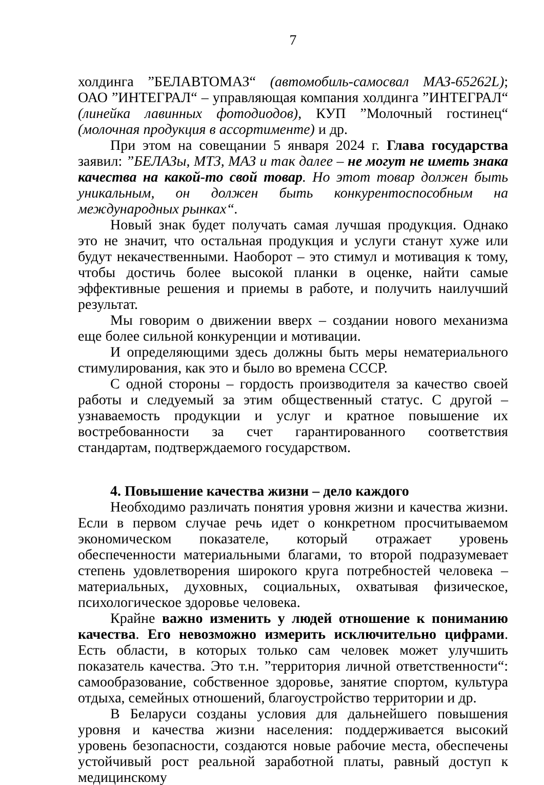7
холдинга ”БЕЛАВТОМАЗ“ (автомобиль-самосвал МАЗ-65262L); ОАО ”ИНТЕГРАЛ“ – управляющая компания холдинга ”ИНТЕГРАЛ“ (линейка лавинных фотодиодов), КУП ”Молочный гостинец“ (молочная продукция в ассортименте) и др.
При этом на совещании 5 января 2024 г. Глава государства заявил: ”БЕЛАЗы, МТЗ, МАЗ и так далее – не могут не иметь знака качества на какой-то свой товар. Но этот товар должен быть уникальным, он должен быть конкурентоспособным на международных рынках“.
Новый знак будет получать самая лучшая продукция. Однако это не значит, что остальная продукция и услуги станут хуже или будут некачественными. Наоборот – это стимул и мотивация к тому, чтобы достичь более высокой планки в оценке, найти самые эффективные решения и приемы в работе, и получить наилучший результат.
Мы говорим о движении вверх – создании нового механизма еще более сильной конкуренции и мотивации.
И определяющими здесь должны быть меры нематериального стимулирования, как это и было во времена СССР.
С одной стороны – гордость производителя за качество своей работы и следуемый за этим общественный статус. С другой – узнаваемость продукции и услуг и кратное повышение их востребованности за счет гарантированного соответствия стандартам, подтверждаемого государством.
4. Повышение качества жизни – дело каждого
Необходимо различать понятия уровня жизни и качества жизни. Если в первом случае речь идет о конкретном просчитываемом экономическом показателе, который отражает уровень обеспеченности материальными благами, то второй подразумевает степень удовлетворения широкого круга потребностей человека – материальных, духовных, социальных, охватывая физическое, психологическое здоровье человека.
Крайне важно изменить у людей отношение к пониманию качества. Его невозможно измерить исключительно цифрами. Есть области, в которых только сам человек может улучшить показатель качества. Это т.н. ”территория личной ответственности“: самообразование, собственное здоровье, занятие спортом, культура отдыха, семейных отношений, благоустройство территории и др.
В Беларуси созданы условия для дальнейшего повышения уровня и качества жизни населения: поддерживается высокий уровень безопасности, создаются новые рабочие места, обеспечены устойчивый рост реальной заработной платы, равный доступ к медицинскому